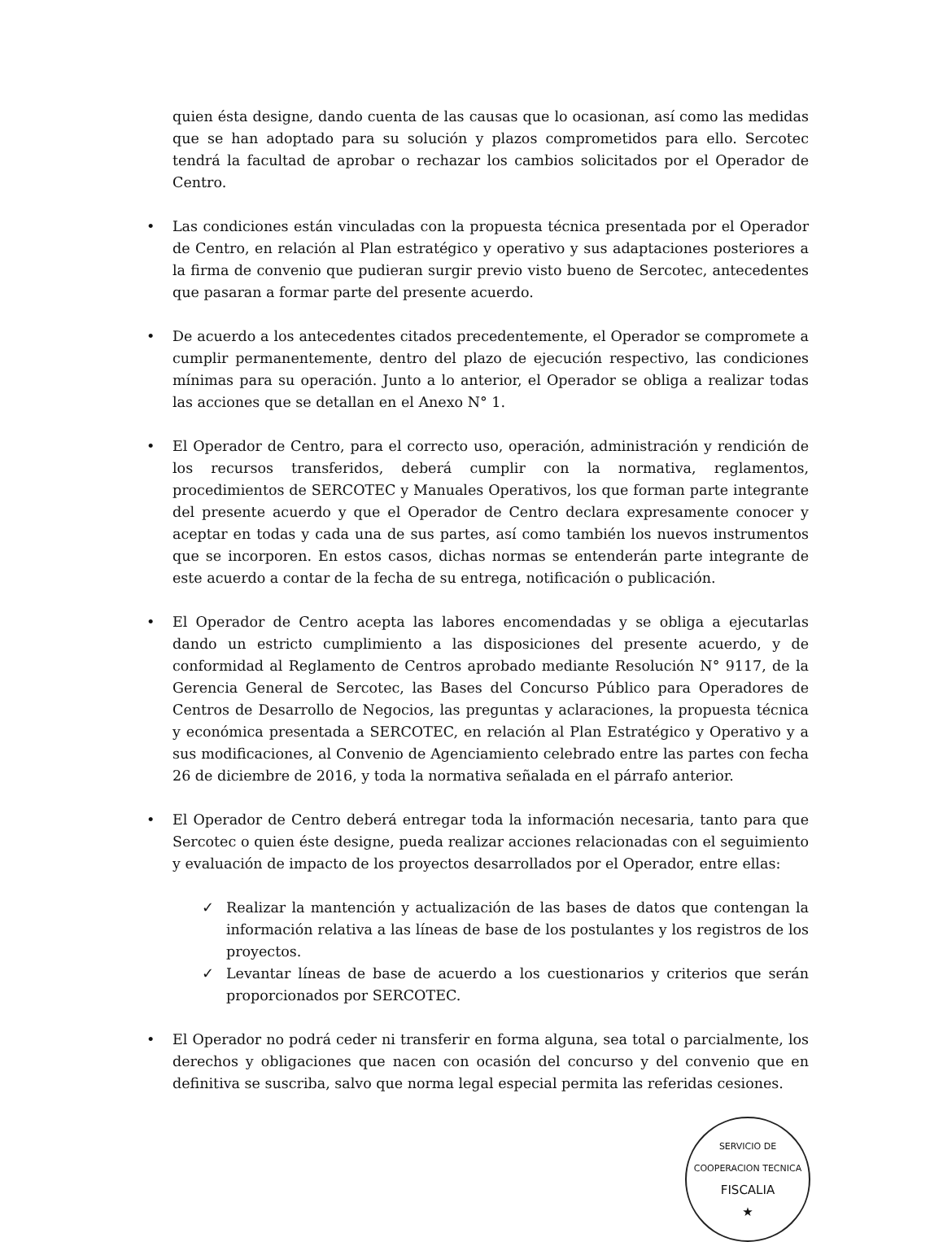quien ésta designe, dando cuenta de las causas que lo ocasionan, así como las medidas que se han adoptado para su solución y plazos comprometidos para ello. Sercotec tendrá la facultad de aprobar o rechazar los cambios solicitados por el Operador de Centro.
• Las condiciones están vinculadas con la propuesta técnica presentada por el Operador de Centro, en relación al Plan estratégico y operativo y sus adaptaciones posteriores a la firma de convenio que pudieran surgir previo visto bueno de Sercotec, antecedentes que pasaran a formar parte del presente acuerdo.
• De acuerdo a los antecedentes citados precedentemente, el Operador se compromete a cumplir permanentemente, dentro del plazo de ejecución respectivo, las condiciones mínimas para su operación. Junto a lo anterior, el Operador se obliga a realizar todas las acciones que se detallan en el Anexo N° 1.
• El Operador de Centro, para el correcto uso, operación, administración y rendición de los recursos transferidos, deberá cumplir con la normativa, reglamentos, procedimientos de SERCOTEC y Manuales Operativos, los que forman parte integrante del presente acuerdo y que el Operador de Centro declara expresamente conocer y aceptar en todas y cada una de sus partes, así como también los nuevos instrumentos que se incorporen. En estos casos, dichas normas se entenderán parte integrante de este acuerdo a contar de la fecha de su entrega, notificación o publicación.
• El Operador de Centro acepta las labores encomendadas y se obliga a ejecutarlas dando un estricto cumplimiento a las disposiciones del presente acuerdo, y de conformidad al Reglamento de Centros aprobado mediante Resolución N° 9117, de la Gerencia General de Sercotec, las Bases del Concurso Público para Operadores de Centros de Desarrollo de Negocios, las preguntas y aclaraciones, la propuesta técnica y económica presentada a SERCOTEC, en relación al Plan Estratégico y Operativo y a sus modificaciones, al Convenio de Agenciamiento celebrado entre las partes con fecha 26 de diciembre de 2016, y toda la normativa señalada en el párrafo anterior.
• El Operador de Centro deberá entregar toda la información necesaria, tanto para que Sercotec o quien éste designe, pueda realizar acciones relacionadas con el seguimiento y evaluación de impacto de los proyectos desarrollados por el Operador, entre ellas:
✓ Realizar la mantención y actualización de las bases de datos que contengan la información relativa a las líneas de base de los postulantes y los registros de los proyectos.
✓ Levantar líneas de base de acuerdo a los cuestionarios y criterios que serán proporcionados por SERCOTEC.
• El Operador no podrá ceder ni transferir en forma alguna, sea total o parcialmente, los derechos y obligaciones que nacen con ocasión del concurso y del convenio que en definitiva se suscriba, salvo que norma legal especial permita las referidas cesiones.
SERVICIO DE COOPERACION TECNICA
FISCALIA
★